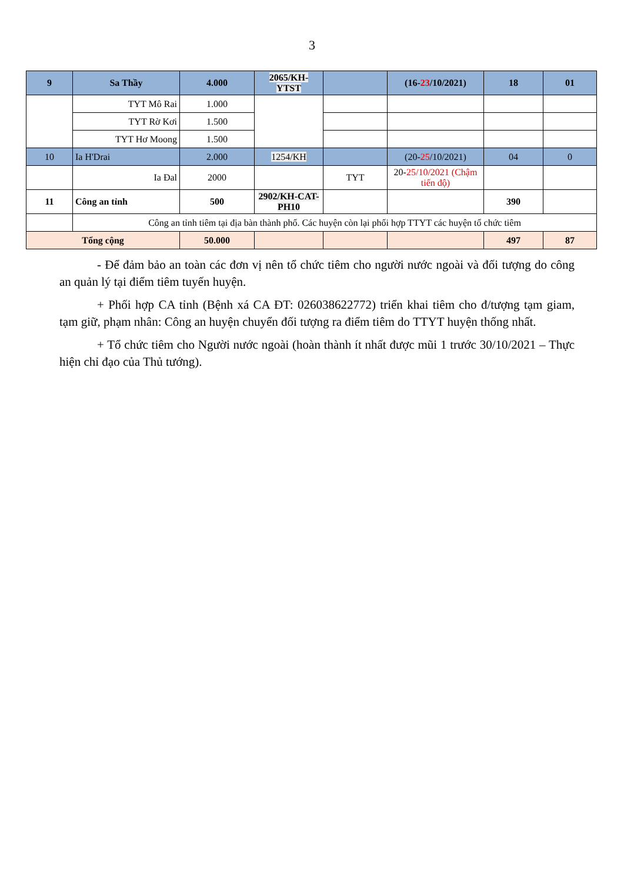3
| 9 | Sa Thầy | 4.000 | 2065/KH-YTST | | (16- 23 /10/2021) | 18 | 01 |
| | TYT Mô Rai | 1.000 | | | | | |
| | TYT Rờ Kơi | 1.500 | | | | | |
| | TYT Hơ Moong | 1.500 | | | | | |
| 10 | Ia H'Drai | 2.000 | 1254/KH | | (20- 25 /10/2021) | 04 | 0 |
| | Ia Đal | 2000 | | TYT | 20- 25/10/2021 (Chậm tiến độ) | | |
| 11 | Công an tỉnh | 500 | 2902/KH-CAT-PH10 | | | 390 | |
| | Công an tỉnh tiêm tại địa bàn thành phố. Các huyện còn lại phối hợp TTYT các huyện tổ chức tiêm | | | | | | |
| Tổng cộng | | 50.000 | | | | 497 | 87 |
- Để đảm bảo an toàn các đơn vị nên tổ chức tiêm cho người nước ngoài và đối tượng do công an quản lý tại điểm tiêm tuyến huyện.
+ Phối hợp CA tỉnh (Bệnh xá CA ĐT: 026038622772) triển khai tiêm cho đ/tượng tạm giam, tạm giữ, phạm nhân: Công an huyện chuyển đối tượng ra điểm tiêm do TTYT huyện thống nhất.
+ Tổ chức tiêm cho Người nước ngoài (hoàn thành ít nhất được mũi 1 trước 30/10/2021 – Thực hiện chỉ đạo của Thủ tướng).